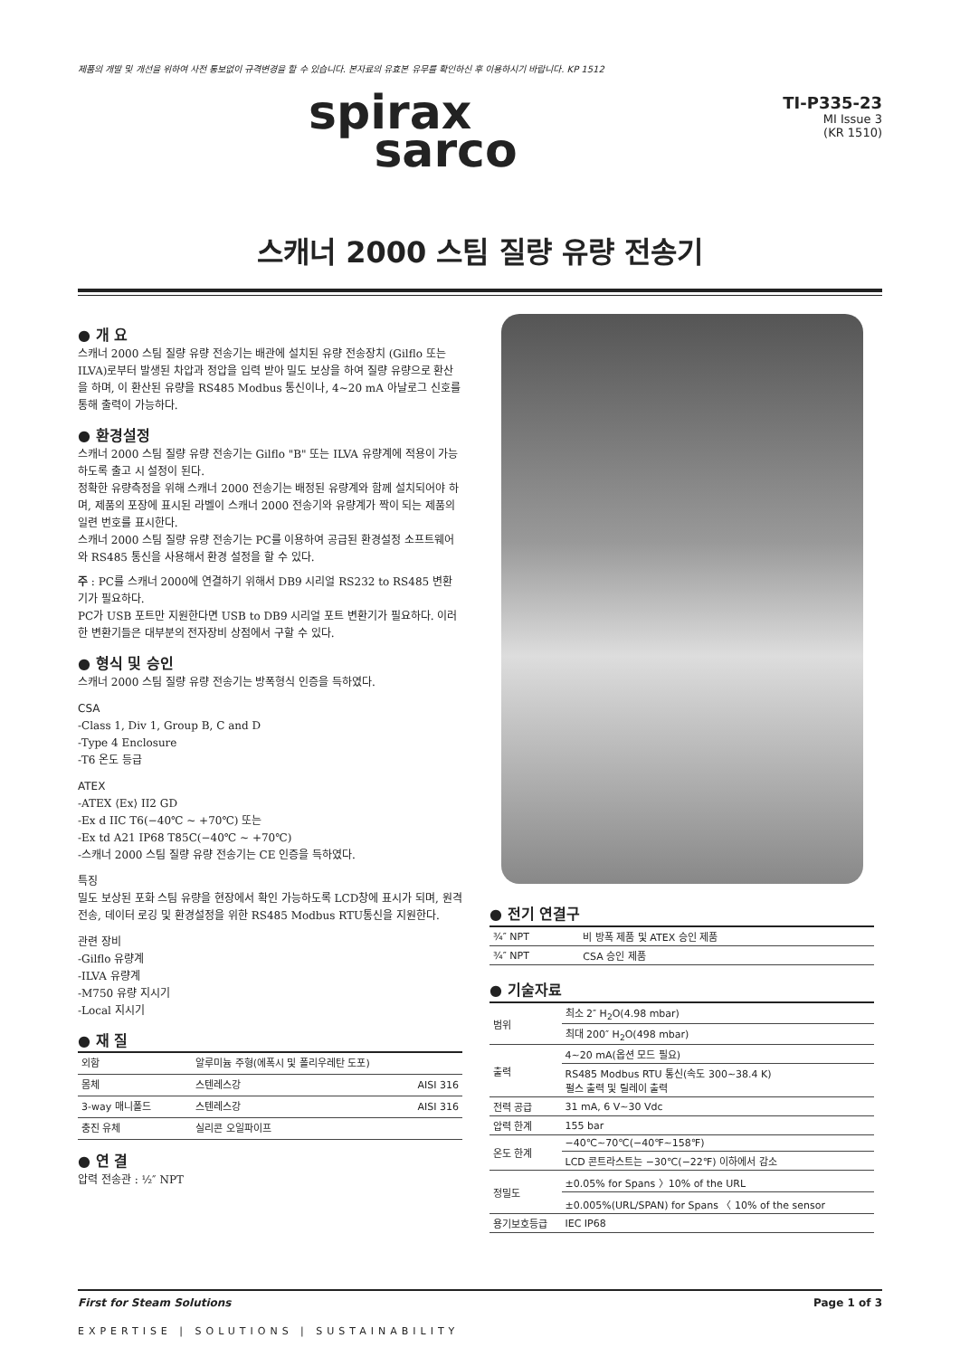제품의 개발 및 개선을 위하여 사전 통보없이 규격변경을 할 수 있습니다. 본자료의 유효본 유무를 확인하신 후 이용하시기 바랍니다. KP 1512
spirax
sarco
TI-P335-23
MI Issue 3
(KR 1510)
스캐너 2000 스팀 질량 유량 전송기
● 개 요
스캐너 2000 스팀 질량 유량 전송기는 배관에 설치된 유량 전송장치 (Gilflo 또는 ILVA)로부터 발생된 차압과 정압을 입력 받아 밀도 보상을 하여 질량 유량으로 환산을 하며, 이 환산된 유량을 RS485 Modbus 통신이나, 4~20 mA 아날로그 신호를 통해 출력이 가능하다.
● 환경설정
스캐너 2000 스팀 질량 유량 전송기는 Gilflo "B" 또는 ILVA 유량계에 적용이 가능하도록 출고 시 설정이 된다.
정확한 유량측정을 위해 스캐너 2000 전송기는 배정된 유량계와 함께 설치되어야 하며, 제품의 포장에 표시된 라벨이 스캐너 2000 전송기와 유량계가 짝이 되는 제품의 일련 번호를 표시한다.
스캐너 2000 스팀 질량 유량 전송기는 PC를 이용하여 공급된 환경설정 소프트웨어와 RS485 통신을 사용해서 환경 설정을 할 수 있다.
주 : PC를 스캐너 2000에 연결하기 위해서 DB9 시리얼 RS232 to RS485 변환기가 필요하다.
PC가 USB 포트만 지원한다면 USB to DB9 시리얼 포트 변환기가 필요하다. 이러한 변환기들은 대부분의 전자장비 상점에서 구할 수 있다.
● 형식 및 승인
스캐너 2000 스팀 질량 유량 전송기는 방폭형식 인증을 득하였다.
CSA
-Class 1, Div 1, Group B, C and D
-Type 4 Enclosure
-T6 온도 등급
ATEX
-ATEX ⟨Ex⟩ II2 GD
-Ex d IIC T6(−40℃ ~ +70℃) 또는
-Ex td A21 IP68 T85C(−40℃ ~ +70℃)
-스캐너 2000 스팀 질량 유량 전송기는 CE 인증을 득하였다.
특징
밀도 보상된 포화 스팀 유량을 현장에서 확인 가능하도록 LCD창에 표시가 되며, 원격 전송, 데이터 로깅 및 환경설정을 위한 RS485 Modbus RTU통신을 지원한다.
관련 장비
-Gilflo 유량계
-ILVA 유량계
-M750 유량 지시기
-Local 지시기
● 재 질
| 외함 | 알루미늄 주형(에폭시 및 폴리우레탄 도포) | |
| 몸체 | 스텐레스강 | AISI 316 |
| 3-way 매니폴드 | 스텐레스강 | AISI 316 |
| 충진 유체 | 실리콘 오일파이프 | |
● 연 결
압력 전송관 : ½″ NPT
● 전기 연결구
| ¾″ NPT | 비 방폭 제품 및 ATEX 승인 제품 |
| ¾″ NPT | CSA 승인 제품 |
● 기술자료
| 범위 | 최소 2″ H<sub>2</sub>O(4.98 mbar) |
| | 최대 200″ H<sub>2</sub>O(498 mbar) |
| 출력 | 4~20 mA(옵션 모드 필요) |
| | RS485 Modbus RTU 통신(속도 300~38.4 K) 펄스 출력 및 릴레이 출력 |
| 전력 공급 | 31 mA, 6 V~30 Vdc |
| 압력 한계 | 155 bar |
| 온도 한계 | −40℃~70℃(−40℉~158℉) |
| | LCD 콘트라스트는 −30℃(−22℉) 이하에서 감소 |
| 정밀도 | ±0.05% for Spans 〉10% of the URL |
| | ±0.005%(URL/SPAN) for Spans 〈 10% of the sensor |
| 용기보호등급 | IEC IP68 |
First for Steam Solutions Page 1 of 3
EXPERTISE | SOLUTIONS | SUSTAINABILITY